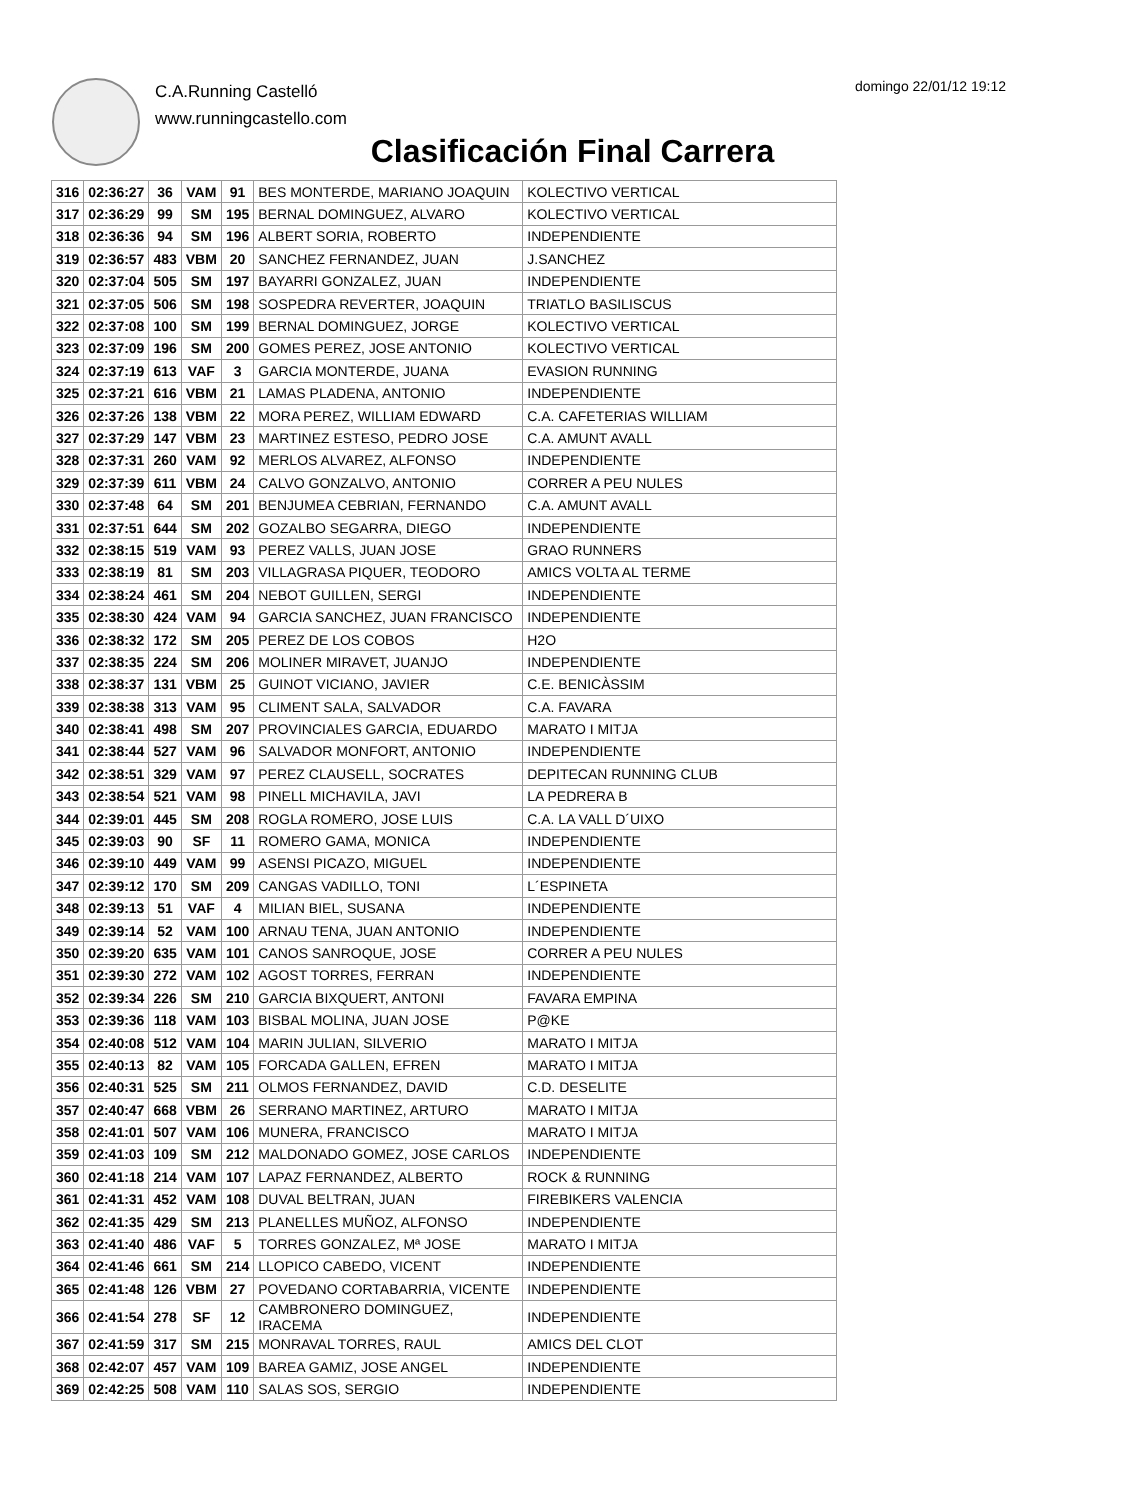C.A.Running Castelló
www.runningcastello.com
domingo 22/01/12 19:12
Clasificación Final Carrera
| 316 | 02:36:27 | 36 | VAM | 91 | BES MONTERDE, MARIANO JOAQUIN | KOLECTIVO VERTICAL |
| 317 | 02:36:29 | 99 | SM | 195 | BERNAL DOMINGUEZ, ALVARO | KOLECTIVO VERTICAL |
| 318 | 02:36:36 | 94 | SM | 196 | ALBERT SORIA, ROBERTO | INDEPENDIENTE |
| 319 | 02:36:57 | 483 | VBM | 20 | SANCHEZ FERNANDEZ, JUAN | J.SANCHEZ |
| 320 | 02:37:04 | 505 | SM | 197 | BAYARRI GONZALEZ, JUAN | INDEPENDIENTE |
| 321 | 02:37:05 | 506 | SM | 198 | SOSPEDRA REVERTER, JOAQUIN | TRIATLO BASILISCUS |
| 322 | 02:37:08 | 100 | SM | 199 | BERNAL DOMINGUEZ, JORGE | KOLECTIVO VERTICAL |
| 323 | 02:37:09 | 196 | SM | 200 | GOMES PEREZ, JOSE ANTONIO | KOLECTIVO VERTICAL |
| 324 | 02:37:19 | 613 | VAF | 3 | GARCIA MONTERDE, JUANA | EVASION RUNNING |
| 325 | 02:37:21 | 616 | VBM | 21 | LAMAS PLADENA, ANTONIO | INDEPENDIENTE |
| 326 | 02:37:26 | 138 | VBM | 22 | MORA PEREZ, WILLIAM EDWARD | C.A. CAFETERIAS WILLIAM |
| 327 | 02:37:29 | 147 | VBM | 23 | MARTINEZ ESTESO, PEDRO JOSE | C.A. AMUNT AVALL |
| 328 | 02:37:31 | 260 | VAM | 92 | MERLOS ALVAREZ, ALFONSO | INDEPENDIENTE |
| 329 | 02:37:39 | 611 | VBM | 24 | CALVO GONZALVO, ANTONIO | CORRER A PEU NULES |
| 330 | 02:37:48 | 64 | SM | 201 | BENJUMEA CEBRIAN, FERNANDO | C.A. AMUNT AVALL |
| 331 | 02:37:51 | 644 | SM | 202 | GOZALBO SEGARRA, DIEGO | INDEPENDIENTE |
| 332 | 02:38:15 | 519 | VAM | 93 | PEREZ VALLS, JUAN JOSE | GRAO RUNNERS |
| 333 | 02:38:19 | 81 | SM | 203 | VILLAGRASA PIQUER, TEODORO | AMICS VOLTA AL TERME |
| 334 | 02:38:24 | 461 | SM | 204 | NEBOT GUILLEN, SERGI | INDEPENDIENTE |
| 335 | 02:38:30 | 424 | VAM | 94 | GARCIA SANCHEZ, JUAN FRANCISCO | INDEPENDIENTE |
| 336 | 02:38:32 | 172 | SM | 205 | PEREZ DE LOS COBOS | H2O |
| 337 | 02:38:35 | 224 | SM | 206 | MOLINER MIRAVET, JUANJO | INDEPENDIENTE |
| 338 | 02:38:37 | 131 | VBM | 25 | GUINOT VICIANO, JAVIER | C.E. BENICÀSSIM |
| 339 | 02:38:38 | 313 | VAM | 95 | CLIMENT SALA, SALVADOR | C.A. FAVARA |
| 340 | 02:38:41 | 498 | SM | 207 | PROVINCIALES GARCIA, EDUARDO | MARATO I MITJA |
| 341 | 02:38:44 | 527 | VAM | 96 | SALVADOR MONFORT, ANTONIO | INDEPENDIENTE |
| 342 | 02:38:51 | 329 | VAM | 97 | PEREZ CLAUSELL, SOCRATES | DEPITECAN RUNNING CLUB |
| 343 | 02:38:54 | 521 | VAM | 98 | PINELL MICHAVILA, JAVI | LA PEDRERA B |
| 344 | 02:39:01 | 445 | SM | 208 | ROGLA ROMERO, JOSE LUIS | C.A. LA VALL D´UIXO |
| 345 | 02:39:03 | 90 | SF | 11 | ROMERO GAMA, MONICA | INDEPENDIENTE |
| 346 | 02:39:10 | 449 | VAM | 99 | ASENSI PICAZO, MIGUEL | INDEPENDIENTE |
| 347 | 02:39:12 | 170 | SM | 209 | CANGAS VADILLO, TONI | L´ESPINETA |
| 348 | 02:39:13 | 51 | VAF | 4 | MILIAN BIEL, SUSANA | INDEPENDIENTE |
| 349 | 02:39:14 | 52 | VAM | 100 | ARNAU TENA, JUAN ANTONIO | INDEPENDIENTE |
| 350 | 02:39:20 | 635 | VAM | 101 | CANOS SANROQUE, JOSE | CORRER A PEU NULES |
| 351 | 02:39:30 | 272 | VAM | 102 | AGOST TORRES, FERRAN | INDEPENDIENTE |
| 352 | 02:39:34 | 226 | SM | 210 | GARCIA BIXQUERT, ANTONI | FAVARA EMPINA |
| 353 | 02:39:36 | 118 | VAM | 103 | BISBAL MOLINA, JUAN JOSE | P@KE |
| 354 | 02:40:08 | 512 | VAM | 104 | MARIN JULIAN, SILVERIO | MARATO I MITJA |
| 355 | 02:40:13 | 82 | VAM | 105 | FORCADA GALLEN, EFREN | MARATO I MITJA |
| 356 | 02:40:31 | 525 | SM | 211 | OLMOS FERNANDEZ, DAVID | C.D. DESELITE |
| 357 | 02:40:47 | 668 | VBM | 26 | SERRANO MARTINEZ, ARTURO | MARATO I MITJA |
| 358 | 02:41:01 | 507 | VAM | 106 | MUNERA, FRANCISCO | MARATO I MITJA |
| 359 | 02:41:03 | 109 | SM | 212 | MALDONADO GOMEZ, JOSE CARLOS | INDEPENDIENTE |
| 360 | 02:41:18 | 214 | VAM | 107 | LAPAZ FERNANDEZ, ALBERTO | ROCK & RUNNING |
| 361 | 02:41:31 | 452 | VAM | 108 | DUVAL BELTRAN, JUAN | FIREBIKERS VALENCIA |
| 362 | 02:41:35 | 429 | SM | 213 | PLANELLES MUÑOZ, ALFONSO | INDEPENDIENTE |
| 363 | 02:41:40 | 486 | VAF | 5 | TORRES GONZALEZ, Mª JOSE | MARATO I MITJA |
| 364 | 02:41:46 | 661 | SM | 214 | LLOPICO CABEDO, VICENT | INDEPENDIENTE |
| 365 | 02:41:48 | 126 | VBM | 27 | POVEDANO CORTABARRIA, VICENTE | INDEPENDIENTE |
| 366 | 02:41:54 | 278 | SF | 12 | CAMBRONERO DOMINGUEZ, IRACEMA | INDEPENDIENTE |
| 367 | 02:41:59 | 317 | SM | 215 | MONRAVAL TORRES, RAUL | AMICS DEL CLOT |
| 368 | 02:42:07 | 457 | VAM | 109 | BAREA GAMIZ, JOSE ANGEL | INDEPENDIENTE |
| 369 | 02:42:25 | 508 | VAM | 110 | SALAS SOS, SERGIO | INDEPENDIENTE |